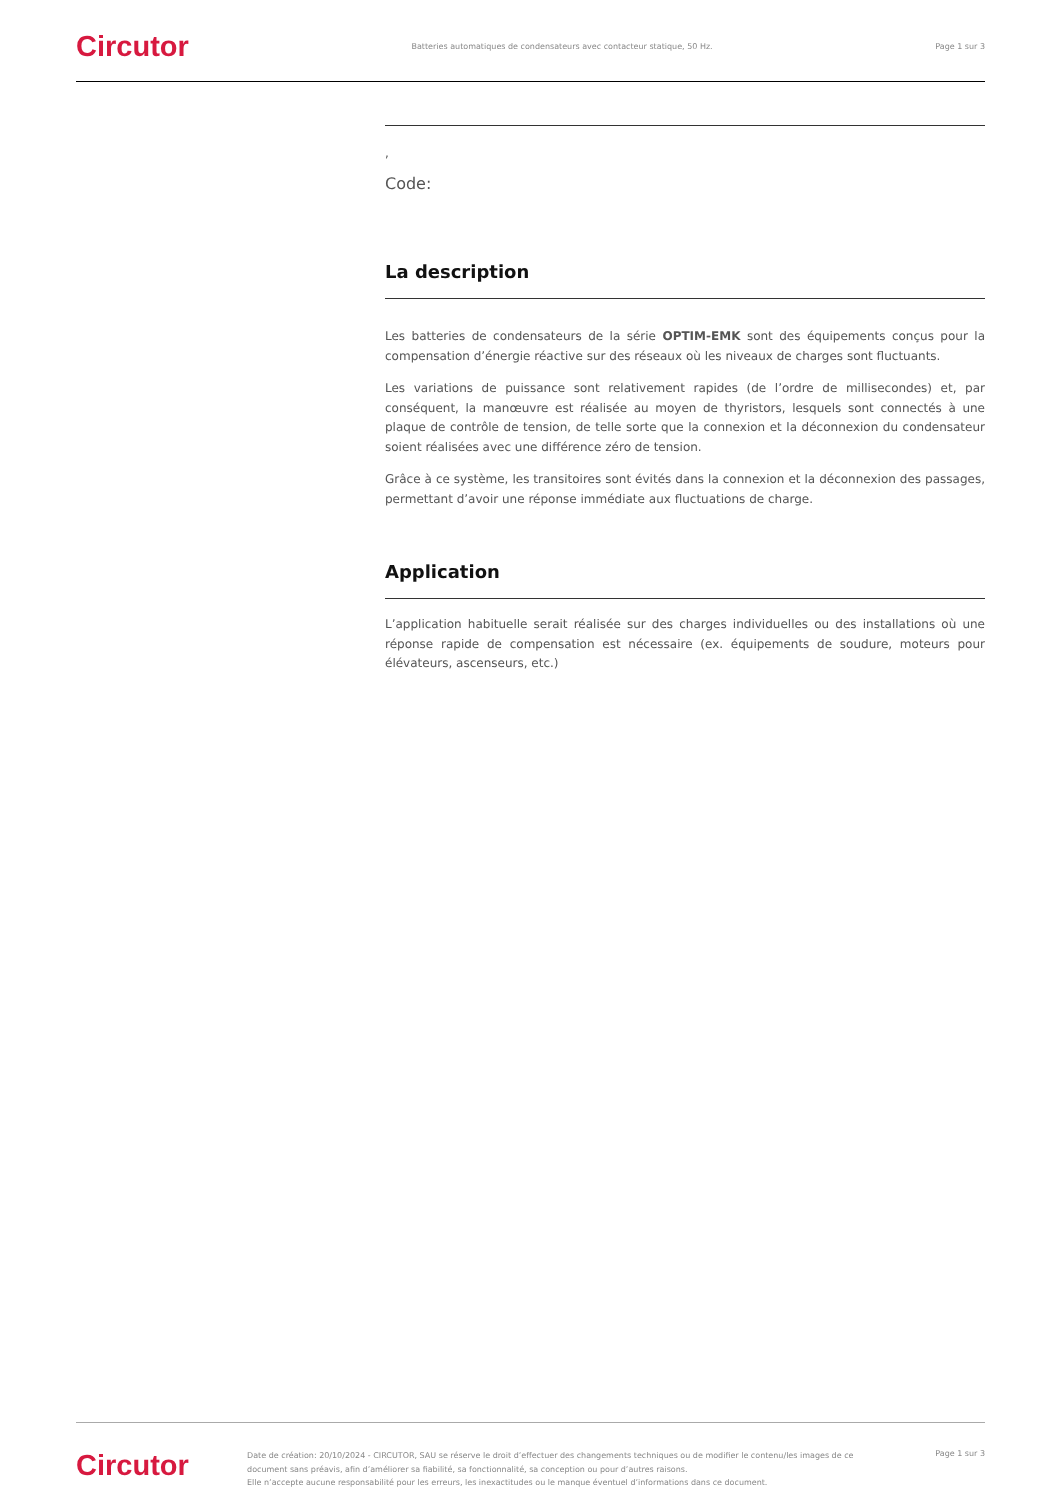Circutor
Batteries automatiques de condensateurs avec contacteur statique, 50 Hz.
Page 1 sur 3
,
Code:
La description
Les batteries de condensateurs de la série OPTIM-EMK sont des équipements conçus pour la compensation d’énergie réactive sur des réseaux où les niveaux de charges sont fluctuants.
Les variations de puissance sont relativement rapides (de l’ordre de millisecondes) et, par conséquent, la manœuvre est réalisée au moyen de thyristors, lesquels sont connectés à une plaque de contrôle de tension, de telle sorte que la connexion et la déconnexion du condensateur soient réalisées avec une différence zéro de tension.
Grâce à ce système, les transitoires sont évités dans la connexion et la déconnexion des passages, permettant d’avoir une réponse immédiate aux fluctuations de charge.
Application
L’application habituelle serait réalisée sur des charges individuelles ou des installations où une réponse rapide de compensation est nécessaire (ex. équipements de soudure, moteurs pour élévateurs, ascenseurs, etc.)
Circutor
Date de création: 20/10/2024 - CIRCUTOR, SAU se réserve le droit d’effectuer des changements techniques ou de modifier le contenu/les images de ce document sans préavis, afin d’améliorer sa fiabilité, sa fonctionnalité, sa conception ou pour d’autres raisons.
Elle n’accepte aucune responsabilité pour les erreurs, les inexactitudes ou le manque éventuel d’informations dans ce document.
Page 1 sur 3